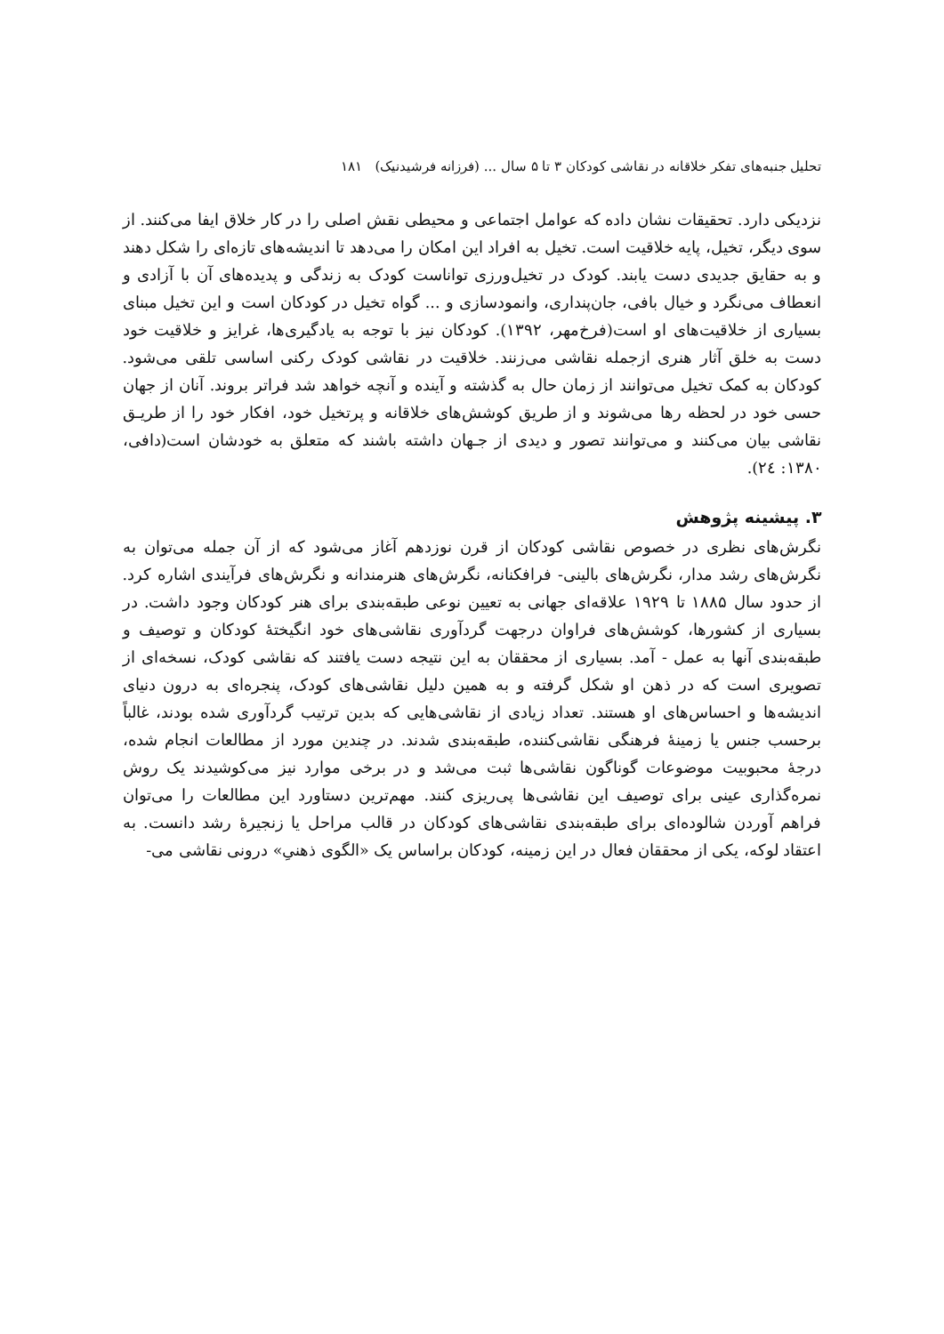تحلیل جنبه‌های تفکر خلاقانه در نقاشی کودکان ۳ تا ۵ سال ... (فرزانه فرشیدنیک) ۱۸۱
نزدیکی دارد. تحقیقات نشان داده که عوامل اجتماعی و محیطی نقش اصلی را در کار خلاق ایفا می‌کنند. از سوی دیگر، تخیل، پایه خلاقیت است. تخیل به افراد این امکان را می‌دهد تا اندیشه‌های تازه‌ای را شکل دهند و به حقایق جدیدی دست یابند. کودک در تخیل‌ورزی تواناست کودک به زندگی و پدیده‌های آن با آزادی و انعطاف می‌نگرد و خیال بافی، جان‌پنداری، وانمودسازی و ... گواه تخیل در کودکان است و این تخیل مبنای بسیاری از خلاقیت‌های او است(فرخ‌مهر، ۱۳۹۲). کودکان نیز با توجه به یادگیری‌ها، غرایز و خلاقیت خود دست به خلق آثار هنری ازجمله نقاشی می‌زنند. خلاقیت در نقاشی کودک رکنی اساسی تلقی می‌شود. کودکان به کمک تخیل می‌توانند از زمان حال به گذشته و آینده و آنچه خواهد شد فراتر بروند. آنان از جهان حسی خود در لحظه رها می‌شوند و از طریق کوشش‌های خلاقانه و پرتخیل خود، افکار خود را از طریـق نقاشی بیان می‌کنند و می‌توانند تصور و دیدی از جـهان داشته باشند که متعلق به خودشان است(دافی، ۱۳۸۰: ۲٤).
۳. پیشینه پژوهش
نگرش‌های نظری در خصوص نقاشی کودکان از قرن نوزدهم آغاز می‌شود که از آن جمله می‌توان به نگرش‌های رشد مدار، نگرش‌های بالینی- فرافکنانه، نگرش‌های هنرمندانه و نگرش‌های فرآیندی اشاره کرد. از حدود سال ۱۸۸۵ تا ۱۹۲۹ علاقه‌ای جهانی به تعیین نوعی طبقه‌بندی برای هنر کودکان وجود داشت. در بسیاری از کشورها، کوشش‌های فراوان درجهت گردآوری نقاشی‌های خود انگیختهٔ کودکان و توصیف و طبقه‌بندی آنها به عمل - آمد. بسیاری از محققان به این نتیجه دست یافتند که نقاشی کودک، نسخه‌ای از تصویری است که در ذهن او شکل گرفته و به همین دلیل نقاشی‌های کودک، پنجره‌ای به درون دنیای اندیشه‌ها و احساس‌های او هستند. تعداد زیادی از نقاشی‌هایی که بدین ترتیب گردآوری شده بودند، غالباً برحسب جنس یا زمینهٔ فرهنگی نقاشی‌کننده، طبقه‌بندی شدند. در چندین مورد از مطالعات انجام شده، درجهٔ محبوبیت موضوعات گوناگون نقاشی‌ها ثبت می‌شد و در برخی موارد نیز می‌کوشیدند یک روش نمره‌گذاری عینی برای توصیف این نقاشی‌ها پی‌ریزی کنند. مهم‌ترین دستاورد این مطالعات را می‌توان فراهم آوردن شالوده‌ای برای طبقه‌بندی نقاشی‌های کودکان در قالب مراحل یا زنجیرهٔ رشد دانست. به اعتقاد لوکه، یکی از محققان فعال در این زمینه، کودکان براساس یک «الگوی ذهنیِ» درونی نقاشی می-